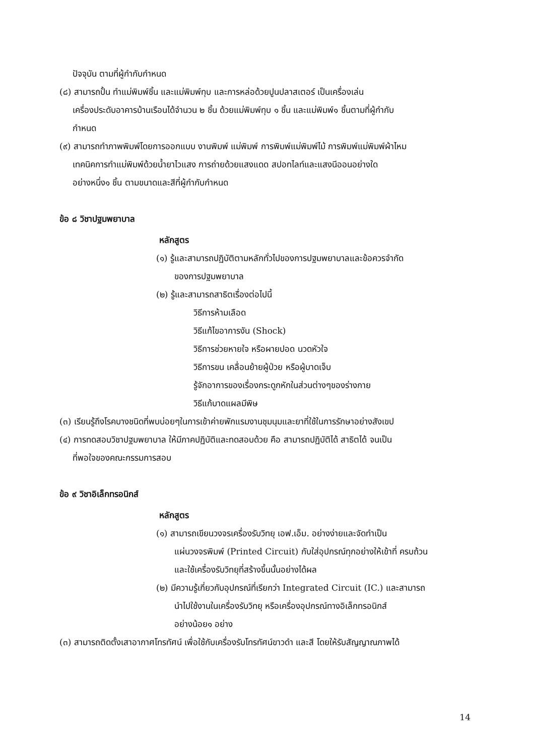ปัจจุบัน ตามที่ผู้กำกับกำหนด
(๘) สามารถปั้น ทำแม่พิมพ์ชิ้น และแม่พิมพ์ทุบ และการหล่อด้วยปูนปลาสเตอร์ เป็นเครื่องเล่น
เครื่องประดับอาคารบ้านเรือนได้จำนวน ๒ ชิ้น ด้วยแม่พิมพ์ทุบ ๑ ชิ้น และแม่พิมพ์๑ ชิ้นตามที่ผู้กำกับ
กำหนด
(๙) สามารถทำภาพพิมพ์โดยการออกแบบ งานพิมพ์ แม่พิมพ์ การพิมพ์แม่พิมพ์ไม้ การพิมพ์แม่พิมพ์ผ้าไหม
เทคนิคการทำแม่พิมพ์ด้วยน้ำยาไวแสง การถ่ายด้วยแสงแดด สปอทไลท์และแสงนีออนอย่างใด
อย่างหนึ่ง๑ ชิ้น ตามขนาดและสีที่ผู้กำกับกำหนด
ข้อ ๘ วิชาปฐมพยาบาล
หลักสูตร
(๑) รู้และสามารถปฏิบัติตามหลักทั่วไปของการปฐมพยาบาลและข้อควรจำกัด
ของการปฐมพยาบาล
(๒) รู้และสามารถสาธิตเรื่องต่อไปนี้
วิธีการห้ามเลือด
วิธีแก้ไขอาการงัน (Shock)
วิธีการช่วยหายใจ หรือผายปอด นวดหัวใจ
วิธีการขน เคลื่อนย้ายผู้ป่วย หรือผู้บาดเจ็บ
รู้จักอาการของเรื่องกระดูกหักในส่วนต่างๆของร่างกาย
วิธีแก้บาดแผลมีพิษ
(๓) เรียนรู้ถึงโรคบางชนิดที่พบบ่อยๆในการเข้าค่ายพักแรมงานชุมนุมและยาที่ใช้ในการรักษาอย่างสังเขป
(๔) การทดสอบวิชาปฐมพยาบาล ให้มีภาคปฏิบัติและทดสอบด้วย คือ สามารถปฏิบัติได้ สาธิตได้ จนเป็น
ที่พอใจของคณะกรรมการสอบ
ข้อ ๙ วิชาอิเล็กทรอนิกส์
หลักสูตร
(๑) สามารถเขียนวงจรเครื่องรับวิทยุ เอฟ.เอ็ม. อย่างง่ายและจัดทำเป็น
แผ่นวงจรพิมพ์ (Printed Circuit) กับใส่อุปกรณ์ทุกอย่างให้เข้าที่ ครบถ้วน
และใช้เครื่องรับวิทยุที่สร้างขึ้นนั้นอย่างได้ผล
(๒) มีความรู้เกี่ยวกับอุปกรณ์ที่เรียกว่า Integrated Circuit (IC.) และสามารถ
นำไปใช้งานในเครื่องรับวิทยุ หรือเครื่องอุปกรณ์ทางอิเล็กทรอนิกส์
อย่างน้อย๑ อย่าง
(๓) สามารถติดตั้งเสาอากาศโทรทัศน์ เพื่อใช้กับเครื่องรับโทรทัศน์ขาวดำ และสี โดยให้รับสัญญาณภาพได้
14